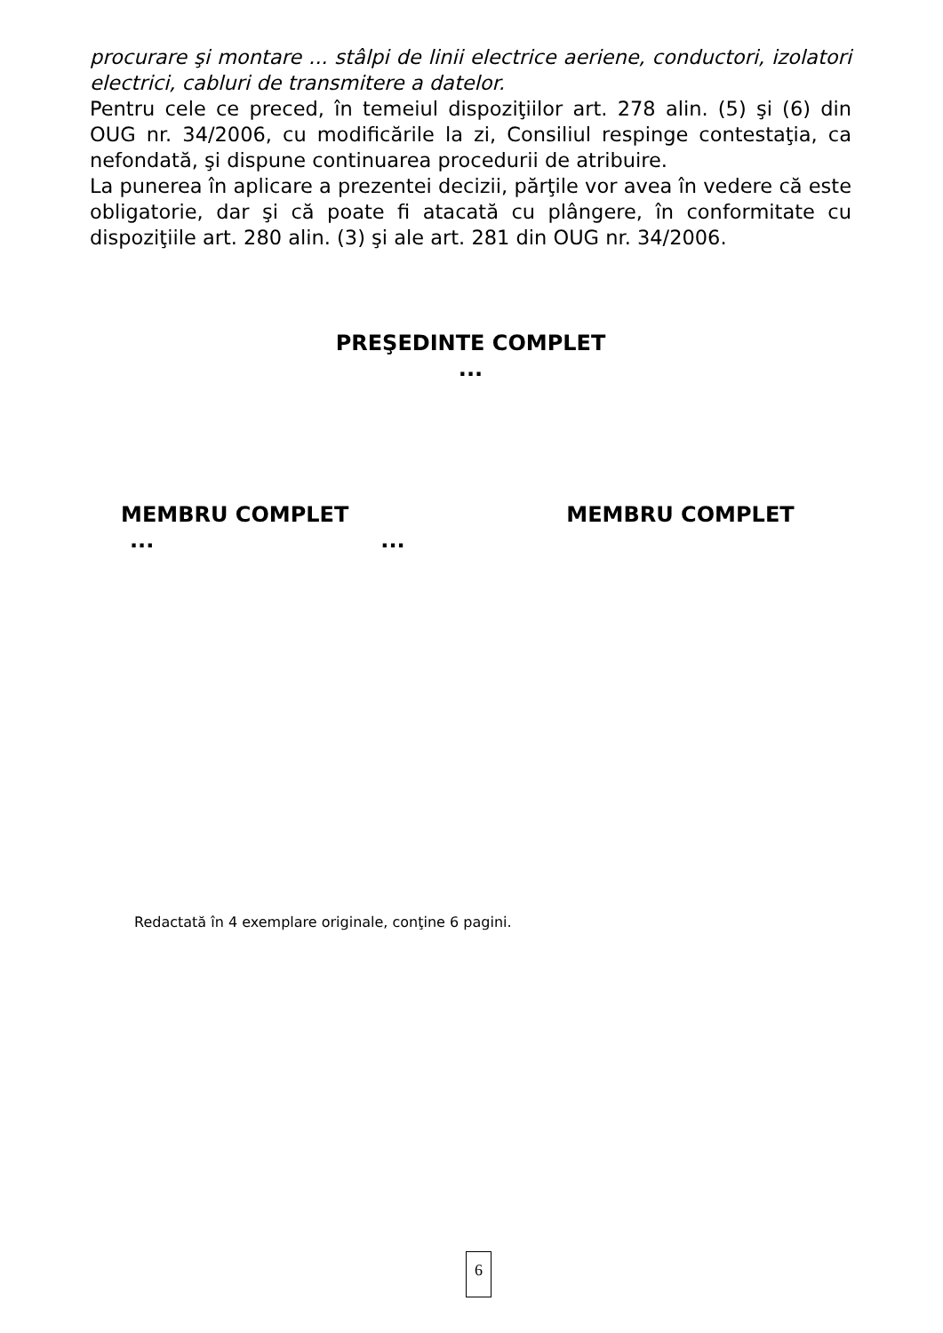procurare şi montare ... stâlpi de linii electrice aeriene, conductori, izolatori electrici, cabluri de transmitere a datelor.
Pentru cele ce preced, în temeiul dispoziţiilor art. 278 alin. (5) şi (6) din OUG nr. 34/2006, cu modificările la zi, Consiliul respinge contestaţia, ca nefondată, şi dispune continuarea procedurii de atribuire.
La punerea în aplicare a prezentei decizii, părţile vor avea în vedere că este obligatorie, dar şi că poate fi atacată cu plângere, în conformitate cu dispoziţiile art. 280 alin. (3) şi ale art. 281 din OUG nr. 34/2006.
PREŞEDINTE COMPLET
...
MEMBRU COMPLET MEMBRU COMPLET
......
Redactată în 4 exemplare originale, conţine 6 pagini.
6